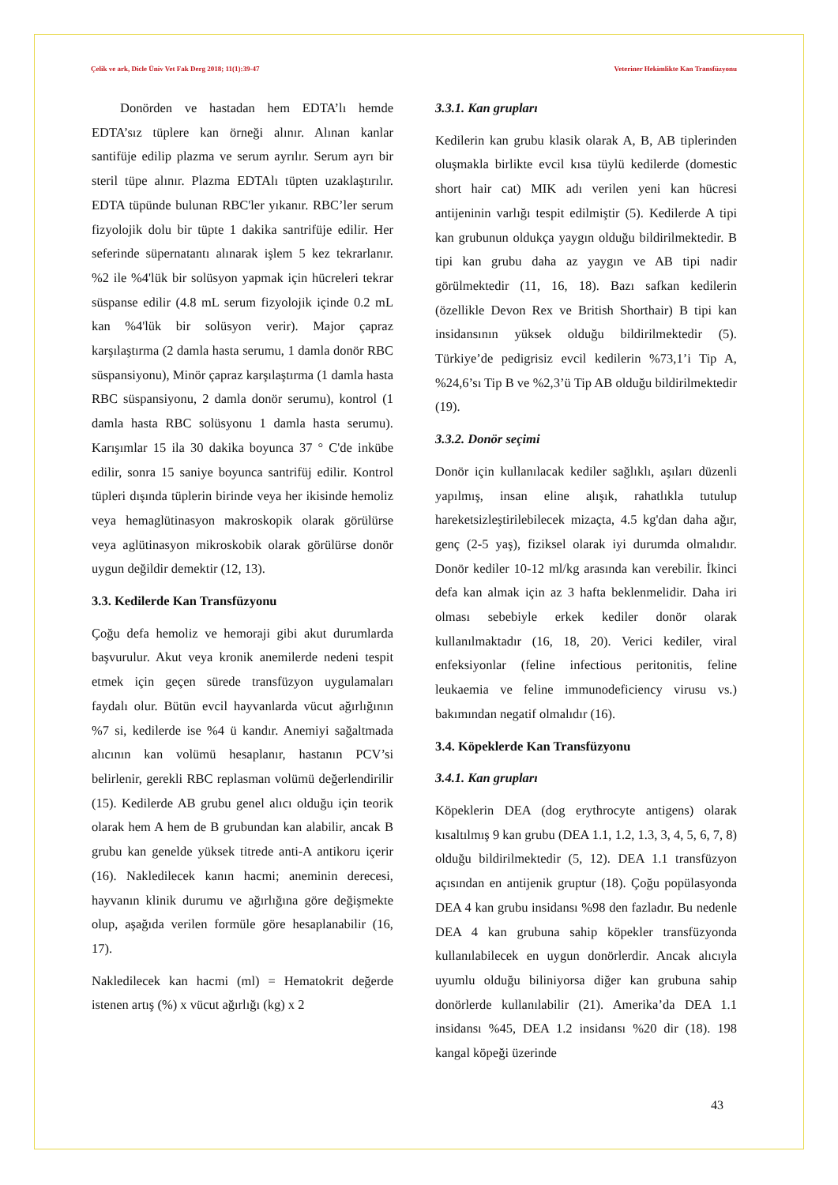Çelik ve ark, Dicle Üniv Vet Fak Derg 2018; 11(1):39-47 Veteriner Hekimlikte Kan Transfüzyonu
Donörden ve hastadan hem EDTA’lı hemde EDTA’sız tüplere kan örneği alınır. Alınan kanlar santifüje edilip plazma ve serum ayrılır. Serum ayrı bir steril tüpe alınır. Plazma EDTAlı tüpten uzaklaştırılır. EDTA tüpünde bulunan RBC'ler yıkanır. RBC’ler serum fizyolojik dolu bir tüpte 1 dakika santrifüje edilir. Her seferinde süpernatantı alınarak işlem 5 kez tekrarlanır. %2 ile %4'lük bir solüsyon yapmak için hücreleri tekrar süspanse edilir (4.8 mL serum fizyolojik içinde 0.2 mL kan %4'lük bir solüsyon verir). Major çapraz karşılaştırma (2 damla hasta serumu, 1 damla donör RBC süspansiyonu), Minör çapraz karşılaştırma (1 damla hasta RBC süspansiyonu, 2 damla donör serumu), kontrol (1 damla hasta RBC solüsyonu 1 damla hasta serumu). Karışımlar 15 ila 30 dakika boyunca 37 ° C'de inkübe edilir, sonra 15 saniye boyunca santrifüj edilir. Kontrol tüpleri dışında tüplerin birinde veya her ikisinde hemoliz veya hemaglütinasyon makroskopik olarak görülürse veya aglütinasyon mikroskobik olarak görülürse donör uygun değildir demektir (12, 13).
3.3. Kedilerde Kan Transfüzyonu
Çoğu defa hemoliz ve hemoraji gibi akut durumlarda başvurulur. Akut veya kronik anemilerde nedeni tespit etmek için geçen sürede transfüzyon uygulamaları faydalı olur. Bütün evcil hayvanlarda vücut ağırlığının %7 si, kedilerde ise %4 ü kandır. Anemiyi sağaltmada alıcının kan volümü hesaplanır, hastanın PCV’si belirlenir, gerekli RBC replasman volümü değerlendirilir (15). Kedilerde AB grubu genel alıcı olduğu için teorik olarak hem A hem de B grubundan kan alabilir, ancak B grubu kan genelde yüksek titrede anti-A antikoru içerir (16). Nakledilecek kanın hacmi; aneminin derecesi, hayvanın klinik durumu ve ağırlığına göre değişmekte olup, aşağıda verilen formüle göre hesaplanabilir (16, 17).
Nakledilecek kan hacmi (ml) = Hematokrit değerde istenen artış (%) x vücut ağırlığı (kg) x 2
3.3.1. Kan grupları
Kedilerin kan grubu klasik olarak A, B, AB tiplerinden oluşmakla birlikte evcil kısa tüylü kedilerde (domestic short hair cat) MIK adı verilen yeni kan hücresi antijeninin varlığı tespit edilmiştir (5). Kedilerde A tipi kan grubunun oldukça yaygın olduğu bildirilmektedir. B tipi kan grubu daha az yaygın ve AB tipi nadir görülmektedir (11, 16, 18). Bazı safkan kedilerin (özellikle Devon Rex ve British Shorthair) B tipi kan insidansının yüksek olduğu bildirilmektedir (5). Türkiye’de pedigrisiz evcil kedilerin %73,1’i Tip A, %24,6’sı Tip B ve %2,3’ü Tip AB olduğu bildirilmektedir (19).
3.3.2. Donör seçimi
Donör için kullanılacak kediler sağlıklı, aşıları düzenli yapılmış, insan eline alışık, rahatlıkla tutulup hareketsizleştirilebilecek mizaçta, 4.5 kg'dan daha ağır, genç (2-5 yaş), fiziksel olarak iyi durumda olmalıdır. Donör kediler 10-12 ml/kg arasında kan verebilir. İkinci defa kan almak için az 3 hafta beklenmelidir. Daha iri olması sebebiyle erkek kediler donör olarak kullanılmaktadır (16, 18, 20). Verici kediler, viral enfeksiyonlar (feline infectious peritonitis, feline leukaemia ve feline immunodeficiency virusu vs.) bakımından negatif olmalıdır (16).
3.4. Köpeklerde Kan Transfüzyonu
3.4.1. Kan grupları
Köpeklerin DEA (dog erythrocyte antigens) olarak kısaltılmış 9 kan grubu (DEA 1.1, 1.2, 1.3, 3, 4, 5, 6, 7, 8) olduğu bildirilmektedir (5, 12). DEA 1.1 transfüzyon açısından en antijenik gruptur (18). Çoğu popülasyonda DEA 4 kan grubu insidansı %98 den fazladır. Bu nedenle DEA 4 kan grubuna sahip köpekler transfüzyonda kullanılabilecek en uygun donörlerdir. Ancak alıcıyla uyumlu olduğu biliniyorsa diğer kan grubuna sahip donörlerde kullanılabilir (21). Amerika’da DEA 1.1 insidansı %45, DEA 1.2 insidansı %20 dir (18). 198 kangal köpeği üzerinde
43